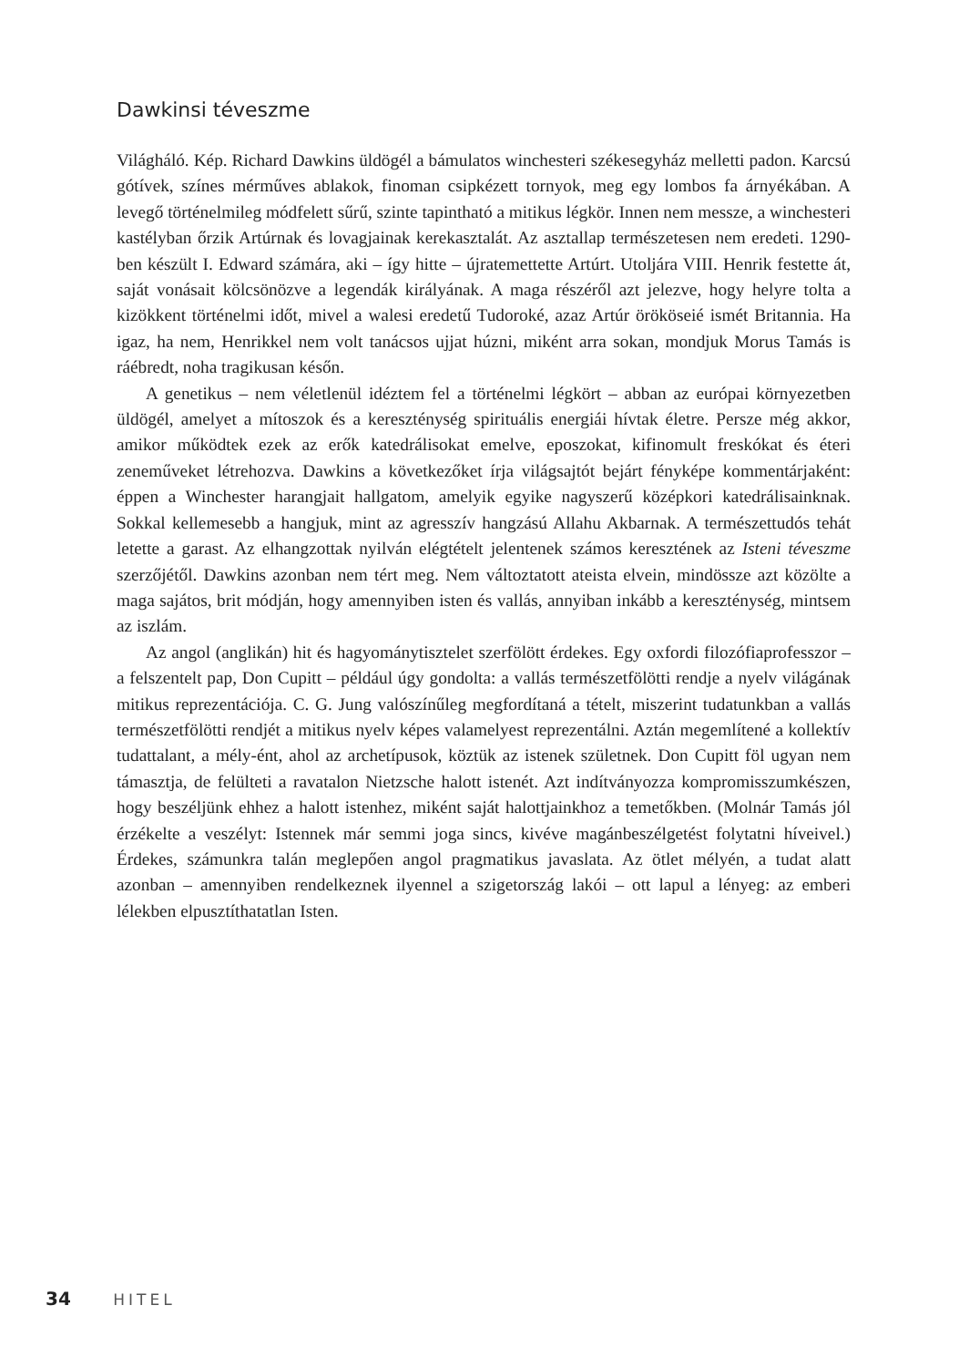Dawkinsi téveszme
Világháló. Kép. Richard Dawkins üldögél a bámulatos winchesteri székesegyház melletti padon. Karcsú gótívek, színes mérműves ablakok, finoman csipkézett tornyok, meg egy lombos fa árnyékában. A levegő történelmileg módfelett sűrű, szinte tapintható a mitikus légkör. Innen nem messze, a winchesteri kastélyban őrzik Artúrnak és lovagjainak kerekasztalát. Az asztallap természetesen nem eredeti. 1290-ben készült I. Edward számára, aki – így hitte – újratemettette Artúrt. Utoljára VIII. Henrik festette át, saját vonásait kölcsönözve a legendák királyának. A maga részéről azt jelezve, hogy helyre tolta a kizökkent történelmi időt, mivel a walesi eredetű Tudoroké, azaz Artúr örököseié ismét Britannia. Ha igaz, ha nem, Henrikkel nem volt tanácsos ujjat húzni, miként arra sokan, mondjuk Morus Tamás is ráébredt, noha tragikusan későn.
A genetikus – nem véletlenül idéztem fel a történelmi légkört – abban az európai környezetben üldögél, amelyet a mítoszok és a kereszténység spirituális energiái hívtak életre. Persze még akkor, amikor működtek ezek az erők katedrálisokat emelve, eposzokat, kifinomult freskókat és éteri zeneműveket létrehozva. Dawkins a következőket írja világsajtót bejárt fényképe kommentárjaként: éppen a Winchester harangjait hallgatom, amelyik egyike nagyszerű középkori katedrálisainknak. Sokkal kellemesebb a hangjuk, mint az agresszív hangzású Allahu Akbarnak. A természettudós tehát letette a garast. Az elhangzottak nyilván elégtételt jelentenek számos keresztének az Isteni téveszme szerzőjétől. Dawkins azonban nem tért meg. Nem változtatott ateista elvein, mindössze azt közölte a maga sajátos, brit módján, hogy amennyiben isten és vallás, annyiban inkább a kereszténység, mintsem az iszlám.
Az angol (anglikán) hit és hagyománytisztelet szerfölött érdekes. Egy oxfordi filozófiaprofesszor – a felszentelt pap, Don Cupitt – például úgy gondolta: a vallás természetfölötti rendje a nyelv világának mitikus reprezentációja. C. G. Jung valószínűleg megfordítaná a tételt, miszerint tudatunkban a vallás természetfölötti rendjét a mitikus nyelv képes valamelyest reprezentálni. Aztán megemlítené a kollektív tudattalant, a mély-ént, ahol az archetípusok, köztük az istenek születnek. Don Cupitt föl ugyan nem támasztja, de felülteti a ravatalon Nietzsche halott istenét. Azt indítványozza kompromisszumkészen, hogy beszéljünk ehhez a halott istenhez, miként saját halottjainkhoz a temetőkben. (Molnár Tamás jól érzékelte a veszélyt: Istennek már semmi joga sincs, kivéve magánbeszélgetést folytatni híveivel.) Érdekes, számunkra talán meglepően angol pragmatikus javaslata. Az ötlet mélyén, a tudat alatt azonban – amennyiben rendelkeznek ilyennel a szigetország lakói – ott lapul a lényeg: az emberi lélekben elpusztíthatatlan Isten.
34 HITEL